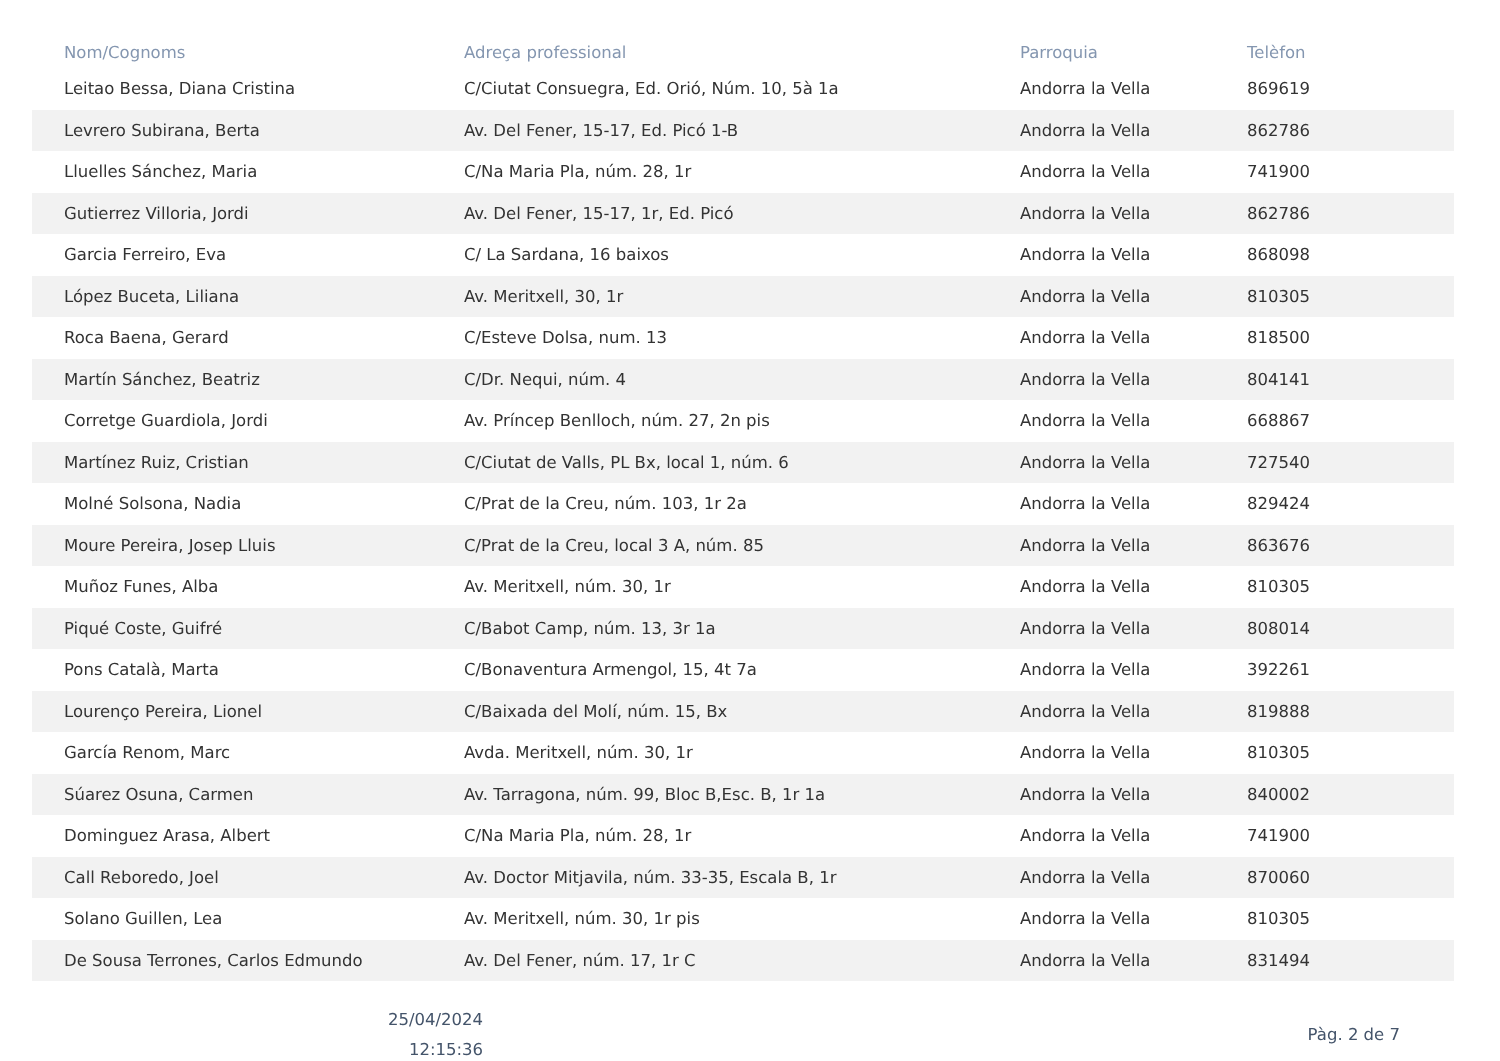| Nom/Cognoms | Adreça professional | Parroquia | Telèfon |
| --- | --- | --- | --- |
| Leitao Bessa, Diana Cristina | C/Ciutat Consuegra, Ed. Orió, Núm. 10, 5à 1a | Andorra la Vella | 869619 |
| Levrero Subirana, Berta | Av. Del Fener, 15-17, Ed. Picó 1-B | Andorra la Vella | 862786 |
| Lluelles Sánchez, Maria | C/Na Maria Pla, núm. 28, 1r | Andorra la Vella | 741900 |
| Gutierrez Villoria, Jordi | Av. Del Fener, 15-17, 1r, Ed. Picó | Andorra la Vella | 862786 |
| Garcia Ferreiro, Eva | C/ La Sardana, 16 baixos | Andorra la Vella | 868098 |
| López Buceta, Liliana | Av. Meritxell, 30, 1r | Andorra la Vella | 810305 |
| Roca Baena, Gerard | C/Esteve Dolsa, num. 13 | Andorra la Vella | 818500 |
| Martín Sánchez, Beatriz | C/Dr. Nequi, núm. 4 | Andorra la Vella | 804141 |
| Corretge Guardiola, Jordi | Av. Príncep Benlloch, núm. 27, 2n pis | Andorra la Vella | 668867 |
| Martínez Ruiz, Cristian | C/Ciutat de Valls, PL Bx, local 1, núm. 6 | Andorra la Vella | 727540 |
| Molné Solsona, Nadia | C/Prat de la Creu, núm. 103, 1r 2a | Andorra la Vella | 829424 |
| Moure Pereira, Josep Lluis | C/Prat de la Creu, local 3 A, núm. 85 | Andorra la Vella | 863676 |
| Muñoz Funes, Alba | Av. Meritxell, núm. 30, 1r | Andorra la Vella | 810305 |
| Piqué Coste, Guifré | C/Babot Camp, núm. 13, 3r 1a | Andorra la Vella | 808014 |
| Pons Català, Marta | C/Bonaventura Armengol, 15, 4t 7a | Andorra la Vella | 392261 |
| Lourenço Pereira, Lionel | C/Baixada del Molí, núm. 15, Bx | Andorra la Vella | 819888 |
| García Renom, Marc | Avda. Meritxell, núm. 30, 1r | Andorra la Vella | 810305 |
| Súarez Osuna, Carmen | Av. Tarragona, núm. 99, Bloc B,Esc. B, 1r 1a | Andorra la Vella | 840002 |
| Dominguez Arasa, Albert | C/Na Maria Pla, núm. 28, 1r | Andorra la Vella | 741900 |
| Call Reboredo, Joel | Av. Doctor Mitjavila, núm. 33-35, Escala B, 1r | Andorra la Vella | 870060 |
| Solano Guillen, Lea | Av. Meritxell, núm. 30, 1r pis | Andorra la Vella | 810305 |
| De Sousa Terrones, Carlos Edmundo | Av. Del Fener, núm. 17, 1r C | Andorra la Vella | 831494 |
25/04/2024
12:15:36
Pàg. 2 de 7